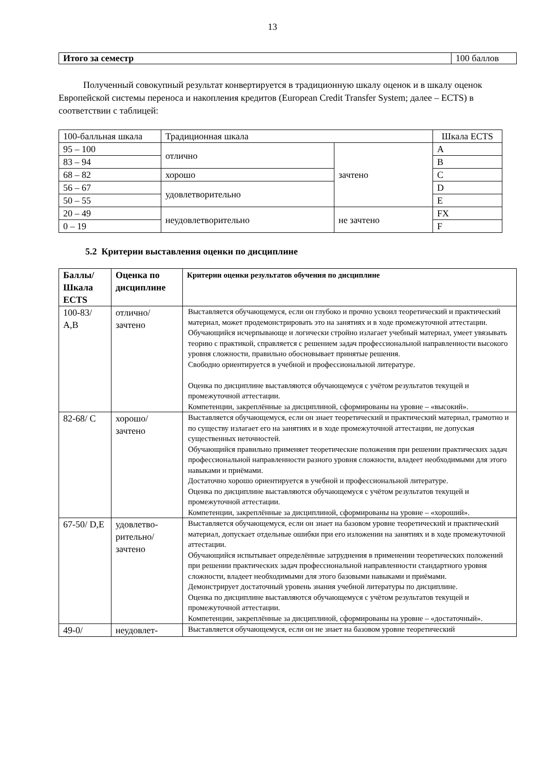13
| Итого за семестр | 100 баллов |
Полученный совокупный результат конвертируется в традиционную шкалу оценок и в шкалу оценок Европейской системы переноса и накопления кредитов (European Credit Transfer System; далее – ECTS) в соответствии с таблицей:
| 100-балльная шкала | Традиционная шкала | | Шкала ECTS |
| 95 – 100 | отлично | зачтено | A |
| 83 – 94 | | | B |
| 68 – 82 | хорошо | | C |
| 56 – 67 | удовлетворительно | | D |
| 50 – 55 | | | E |
| 20 – 49 | неудовлетворительно | не зачтено | FX |
| 0 – 19 | | | F |
5.2 Критерии выставления оценки по дисциплине
| Баллы/ Шкала ECTS | Оценка по дисциплине | Критерии оценки результатов обучения по дисциплине |
| --- | --- | --- |
| 100-83/ A,B | отлично/ зачтено | Выставляется обучающемуся, если он глубоко и прочно усвоил теоретический и практический материал, может продемонстрировать это на занятиях и в ходе промежуточной аттестации. Обучающийся исчерпывающе и логически стройно излагает учебный материал, умеет увязывать теорию с практикой, справляется с решением задач профессиональной направленности высокого уровня сложности, правильно обосновывает принятые решения. Свободно ориентируется в учебной и профессиональной литературе. Оценка по дисциплине выставляются обучающемуся с учётом результатов текущей и промежуточной аттестации. Компетенции, закреплённые за дисциплиной, сформированы на уровне – «высокий». |
| 82-68/ C | хорошо/ зачтено | Выставляется обучающемуся, если он знает теоретический и практический материал, грамотно и по существу излагает его на занятиях и в ходе промежуточной аттестации, не допуская существенных неточностей. Обучающийся правильно применяет теоретические положения при решении практических задач профессиональной направленности разного уровня сложности, владеет необходимыми для этого навыками и приёмами. Достаточно хорошо ориентируется в учебной и профессиональной литературе. Оценка по дисциплине выставляются обучающемуся с учётом результатов текущей и промежуточной аттестации. Компетенции, закреплённые за дисциплиной, сформированы на уровне – «хороший». |
| 67-50/ D,E | удовлетво-рительно/ зачтено | Выставляется обучающемуся, если он знает на базовом уровне теоретический и практический материал, допускает отдельные ошибки при его изложении на занятиях и в ходе промежуточной аттестации. Обучающийся испытывает определённые затруднения в применении теоретических положений при решении практических задач профессиональной направленности стандартного уровня сложности, владеет необходимыми для этого базовыми навыками и приёмами. Демонстрирует достаточный уровень знания учебной литературы по дисциплине. Оценка по дисциплине выставляются обучающемуся с учётом результатов текущей и промежуточной аттестации. Компетенции, закреплённые за дисциплиной, сформированы на уровне – «достаточный». |
| 49-0/ | неудовлет- | Выставляется обучающемуся, если он не знает на базовом уровне теоретический |